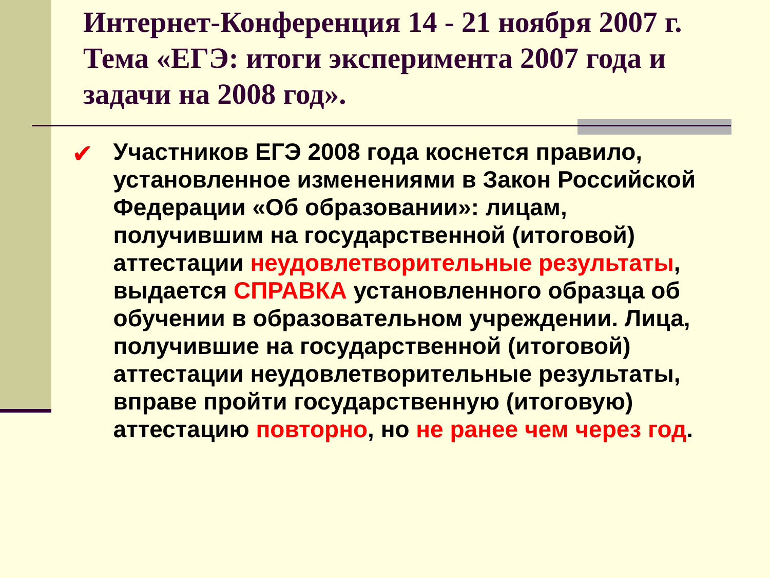Интернет-Конференция 14 - 21 ноября 2007 г. Тема «ЕГЭ: итоги эксперимента 2007 года и задачи на 2008 год».
✔ Участников ЕГЭ 2008 года коснется правило, установленное изменениями в Закон Российской Федерации «Об образовании»: лицам, получившим на государственной (итоговой) аттестации неудовлетворительные результаты, выдается СПРАВКА установленного образца об обучении в образовательном учреждении. Лица, получившие на государственной (итоговой) аттестации неудовлетворительные результаты, вправе пройти государственную (итоговую) аттестацию повторно, но не ранее чем через год.